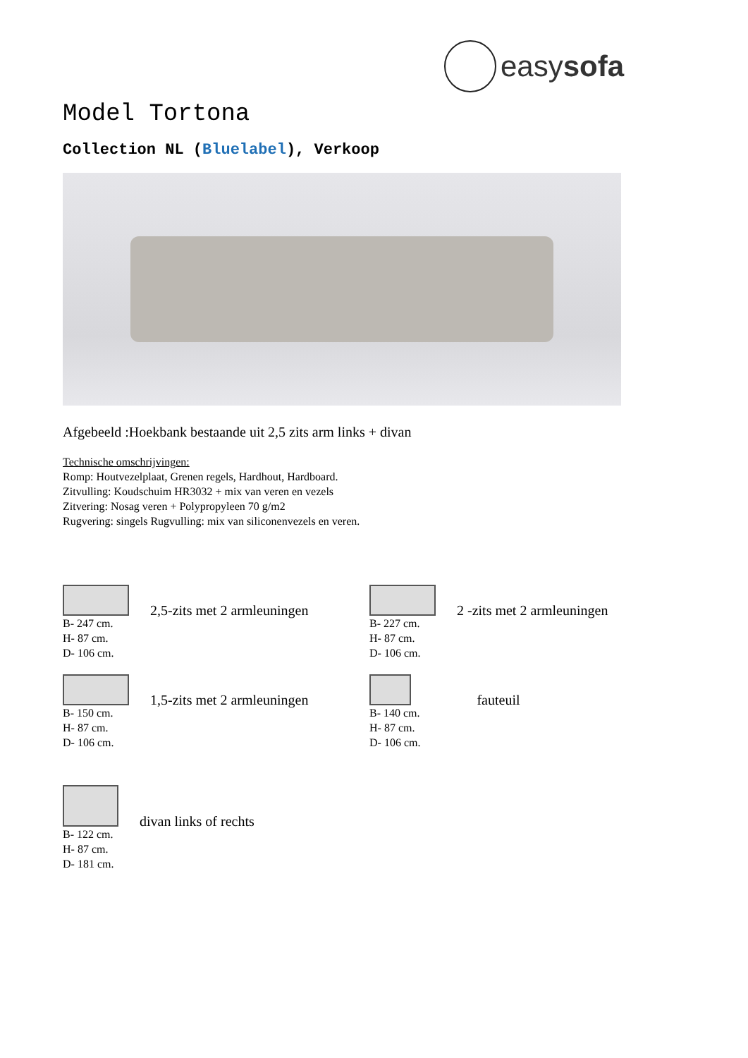easysofa
Model Tortona
Collection NL (Bluelabel), Verkoop
Afgebeeld :Hoekbank bestaande uit 2,5 zits arm links + divan
Technische omschrijvingen:
Romp: Houtvezelplaat, Grenen regels, Hardhout, Hardboard.
Zitvulling: Koudschuim HR3032 + mix van veren en vezels
Zitvering: Nosag veren + Polypropyleen 70 g/m2
Rugvering: singels Rugvulling: mix van siliconenvezels en veren.
B- 247 cm.
H- 87 cm.
D- 106 cm.
2,5-zits met 2 armleuningen
B- 227 cm.
H- 87 cm.
D- 106 cm.
2 -zits met 2 armleuningen
B- 150 cm.
H- 87 cm.
D- 106 cm.
1,5-zits met 2 armleuningen
B- 140 cm.
H- 87 cm.
D- 106 cm.
fauteuil
B- 122 cm.
H- 87 cm.
D- 181 cm.
divan links of rechts